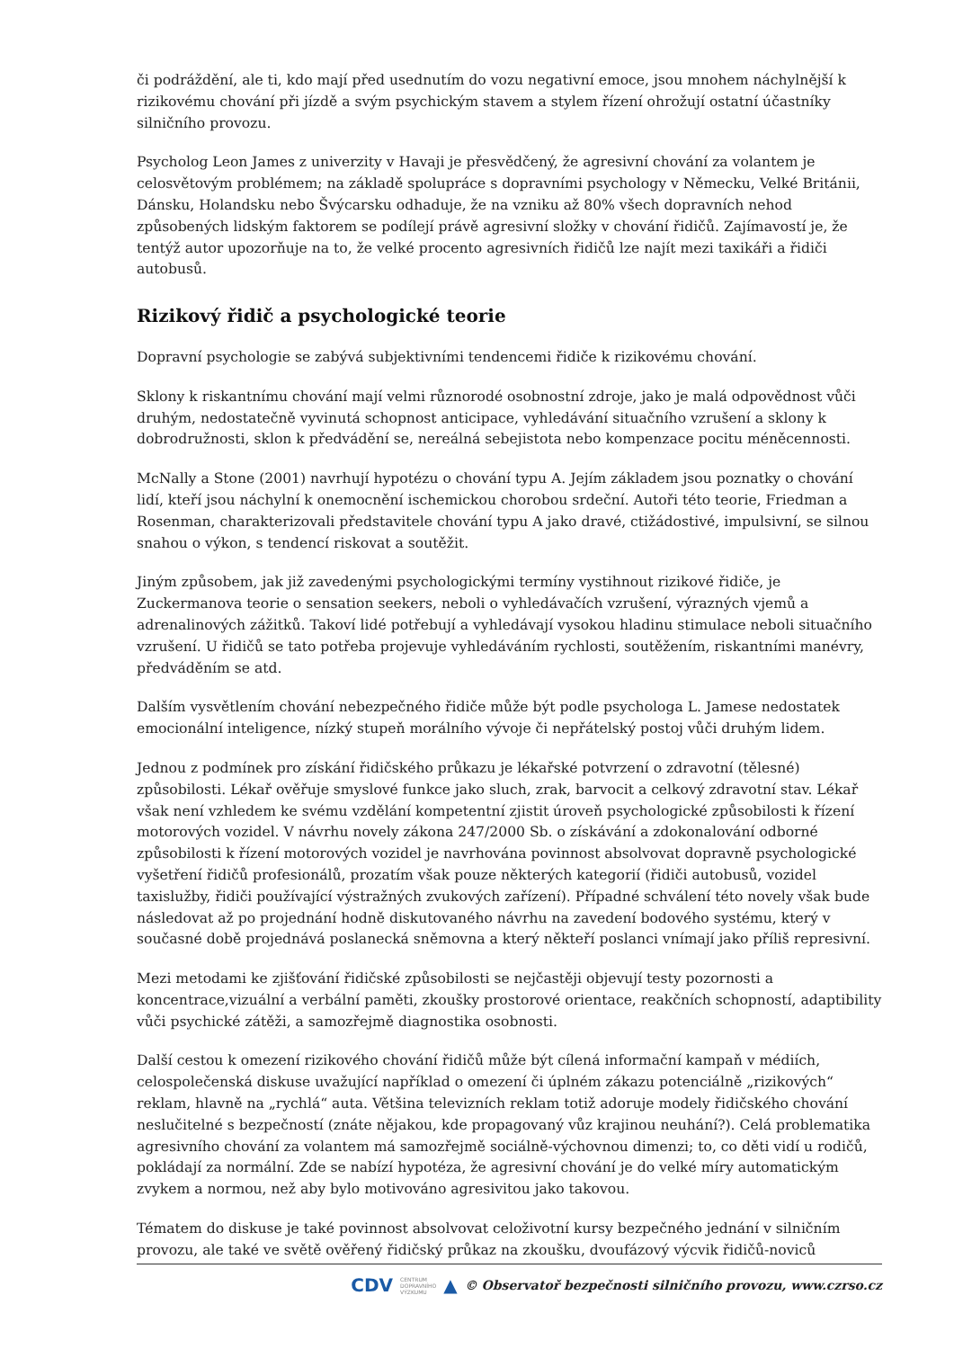či podráždění, ale ti, kdo mají před usednutím do vozu negativní emoce, jsou mnohem náchylnější k rizikovému chování při jízdě a svým psychickým stavem a stylem řízení ohrožují ostatní účastníky silničního provozu.
Psycholog Leon James z univerzity v Havaji je přesvědčený, že agresivní chování za volantem je celosvětovým problémem; na základě spolupráce s dopravními psychology v Německu, Velké Británii, Dánsku, Holandsku nebo Švýcarsku odhaduje, že na vzniku až 80% všech dopravních nehod způsobených lidským faktorem se podílejí právě agresivní složky v chování řidičů. Zajímavostí je, že tentýž autor upozorňuje na to, že velké procento agresivních řidičů lze najít mezi taxikáři a řidiči autobusů.
Rizikový řidič a psychologické teorie
Dopravní psychologie se zabývá subjektivními tendencemi řidiče k rizikovému chování.
Sklony k riskantnímu chování mají velmi různorodé osobnostní zdroje, jako je malá odpovědnost vůči druhým, nedostatečně vyvinutá schopnost anticipace, vyhledávání situačního vzrušení a sklony k dobrodružnosti, sklon k předvádění se, nereálná sebejistota nebo kompenzace pocitu méněcennosti.
McNally a Stone (2001) navrhují hypotézu o chování typu A. Jejím základem jsou poznatky o chování lidí, kteří jsou náchylní k onemocnění ischemickou chorobou srdeční. Autoři této teorie, Friedman a Rosenman, charakterizovali představitele chování typu A jako dravé, ctižádostivé, impulsivní, se silnou snahou o výkon, s tendencí riskovat a soutěžit.
Jiným způsobem, jak již zavedenými psychologickými termíny vystihnout rizikové řidiče, je Zuckermanova teorie o sensation seekers, neboli o vyhledávačích vzrušení, výrazných vjemů a adrenalinových zážitků. Takoví lidé potřebují a vyhledávají vysokou hladinu stimulace neboli situačního vzrušení. U řidičů se tato potřeba projevuje vyhledáváním rychlosti, soutěžením, riskantními manévry, předváděním se atd.
Dalším vysvětlením chování nebezpečného řidiče může být podle psychologa L. Jamese nedostatek emocionální inteligence, nízký stupeň morálního vývoje či nepřátelský postoj vůči druhým lidem.
Jednou z podmínek pro získání řidičského průkazu je lékařské potvrzení o zdravotní (tělesné) způsobilosti. Lékař ověřuje smyslové funkce jako sluch, zrak, barvocit a celkový zdravotní stav. Lékař však není vzhledem ke svému vzdělání kompetentní zjistit úroveň psychologické způsobilosti k řízení motorových vozidel. V návrhu novely zákona 247/2000 Sb. o získávání a zdokonalování odborné způsobilosti k řízení motorových vozidel je navrhována povinnost absolvovat dopravně psychologické vyšetření řidičů profesionálů, prozatím však pouze některých kategorií (řidiči autobusů, vozidel taxislužby, řidiči používající výstražných zvukových zařízení). Případné schválení této novely však bude následovat až po projednání hodně diskutovaného návrhu na zavedení bodového systému, který v současné době projednává poslanecká sněmovna a který někteří poslanci vnímají jako příliš represivní.
Mezi metodami ke zjišťování řidičské způsobilosti se nejčastěji objevují testy pozornosti a koncentrace,vizuální a verbální paměti, zkoušky prostorové orientace, reakčních schopností, adaptibility vůči psychické zátěži, a samozřejmě diagnostika osobnosti.
Další cestou k omezení rizikového chování řidičů může být cílená informační kampaň v médiích, celospolečenská diskuse uvažující například o omezení či úplném zákazu potenciálně „rizikových“ reklam, hlavně na „rychlá“ auta. Většina televizních reklam totiž adoruje modely řidičského chování neslučitelné s bezpečností (znáte nějakou, kde propagovaný vůz krajinou neuhání?). Celá problematika agresivního chování za volantem má samozřejmě sociálně-výchovnou dimenzi; to, co děti vidí u rodičů, pokládají za normální. Zde se nabízí hypotéza, že agresivní chování je do velké míry automatickým zvykem a normou, než aby bylo motivováno agresivitou jako takovou.
Tématem do diskuse je také povinnost absolvovat celoživotní kursy bezpečného jednání v silničním provozu, ale také ve světě ověřený řidičský průkaz na zkoušku, dvoufázový výcvik řidičů-noviců
CDV CENTRUM
DOPRAVNÍHO
VÝZKUMU ▲ © Observatoř bezpečnosti silničního provozu, www.czrso.cz